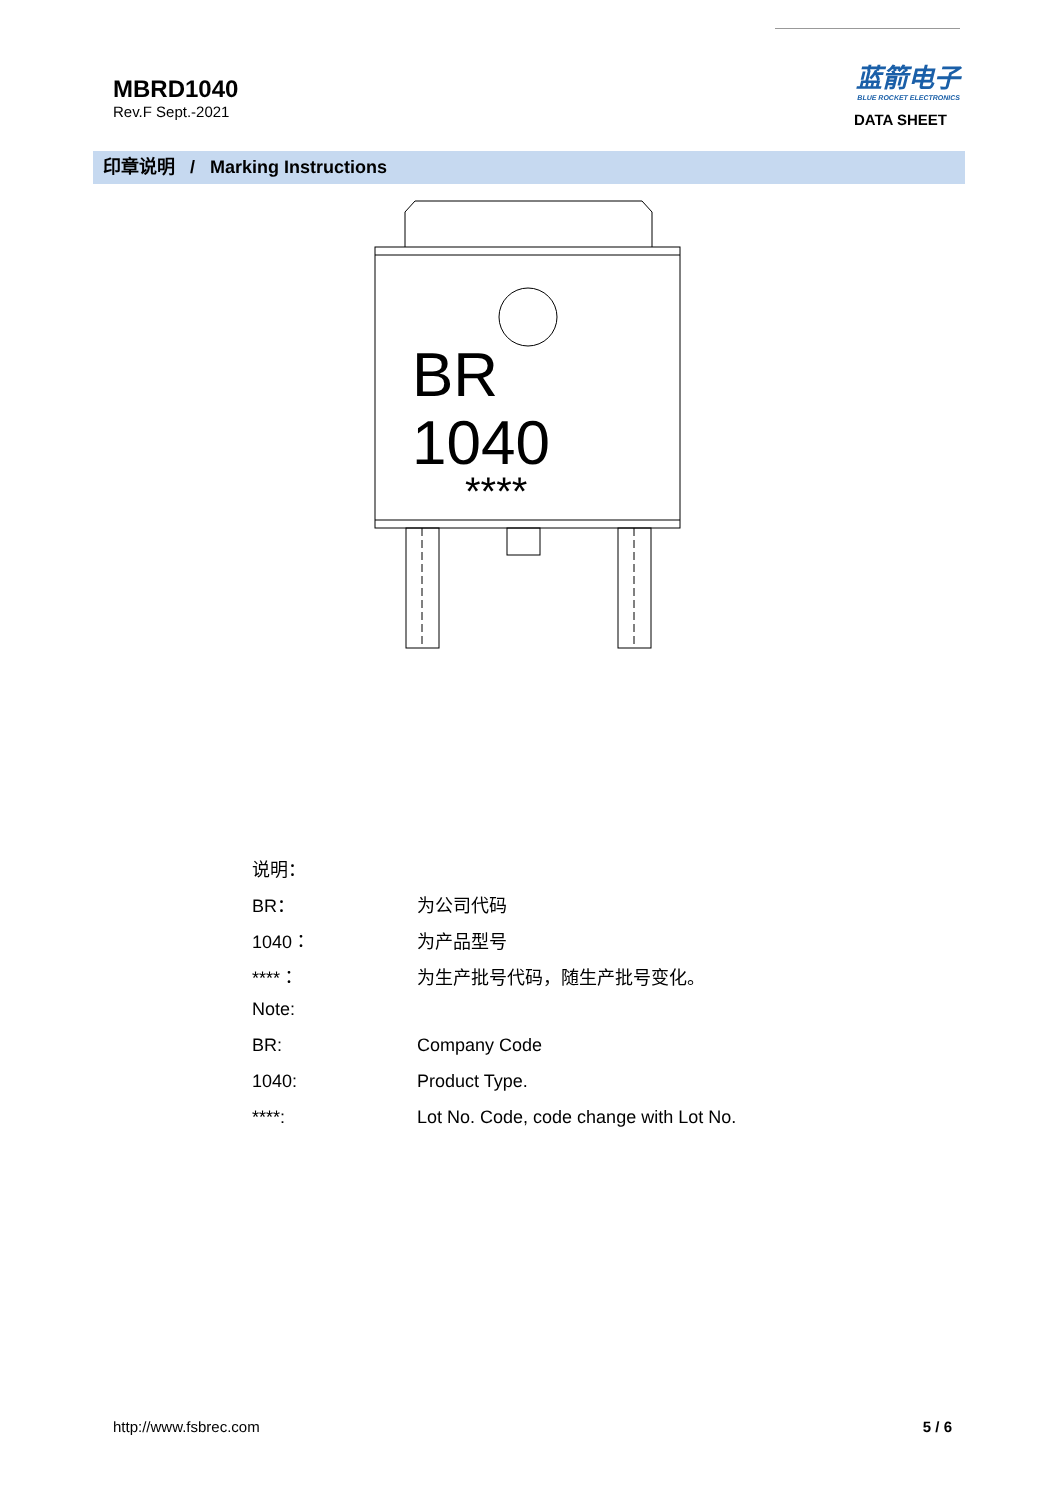MBRD1040
Rev.F Sept.-2021
蓝箭电子
BLUE ROCKET ELECTRONICS
DATA SHEET
印章说明 / Marking Instructions
BR
1040
****
说明：
BR： 为公司代码
1040： 为产品型号
****： 为生产批号代码，随生产批号变化。
Note:
BR: Company Code
1040: Product Type.
****: Lot No. Code, code change with Lot No.
http://www.fsbrec.com 5 / 6